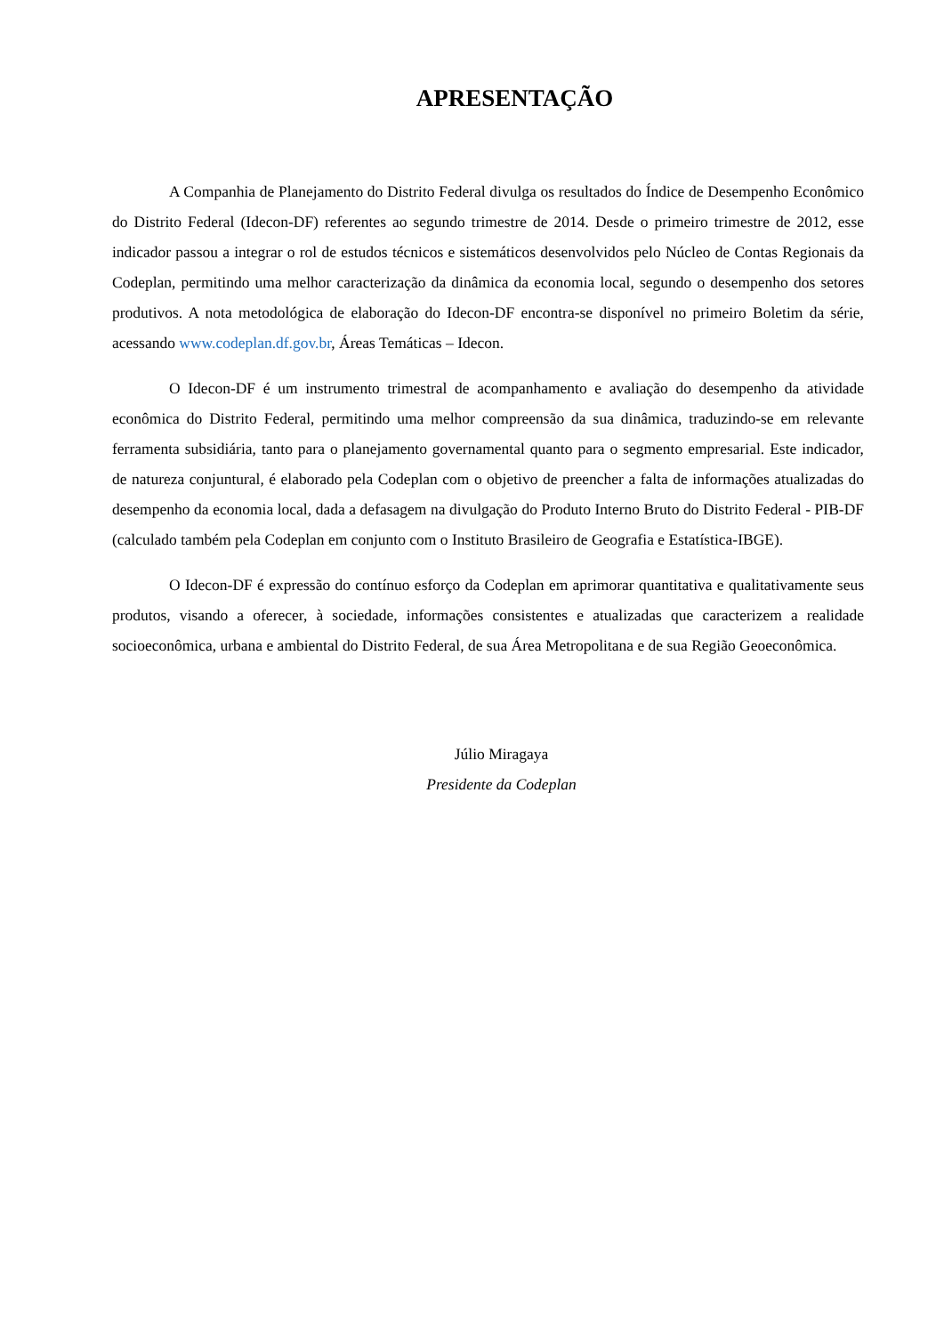APRESENTAÇÃO
A Companhia de Planejamento do Distrito Federal divulga os resultados do Índice de Desempenho Econômico do Distrito Federal (Idecon-DF) referentes ao segundo trimestre de 2014. Desde o primeiro trimestre de 2012, esse indicador passou a integrar o rol de estudos técnicos e sistemáticos desenvolvidos pelo Núcleo de Contas Regionais da Codeplan, permitindo uma melhor caracterização da dinâmica da economia local, segundo o desempenho dos setores produtivos. A nota metodológica de elaboração do Idecon-DF encontra-se disponível no primeiro Boletim da série, acessando www.codeplan.df.gov.br, Áreas Temáticas – Idecon.
O Idecon-DF é um instrumento trimestral de acompanhamento e avaliação do desempenho da atividade econômica do Distrito Federal, permitindo uma melhor compreensão da sua dinâmica, traduzindo-se em relevante ferramenta subsidiária, tanto para o planejamento governamental quanto para o segmento empresarial. Este indicador, de natureza conjuntural, é elaborado pela Codeplan com o objetivo de preencher a falta de informações atualizadas do desempenho da economia local, dada a defasagem na divulgação do Produto Interno Bruto do Distrito Federal - PIB-DF (calculado também pela Codeplan em conjunto com o Instituto Brasileiro de Geografia e Estatística-IBGE).
O Idecon-DF é expressão do contínuo esforço da Codeplan em aprimorar quantitativa e qualitativamente seus produtos, visando a oferecer, à sociedade, informações consistentes e atualizadas que caracterizem a realidade socioeconômica, urbana e ambiental do Distrito Federal, de sua Área Metropolitana e de sua Região Geoeconômica.
Júlio Miragaya
Presidente da Codeplan